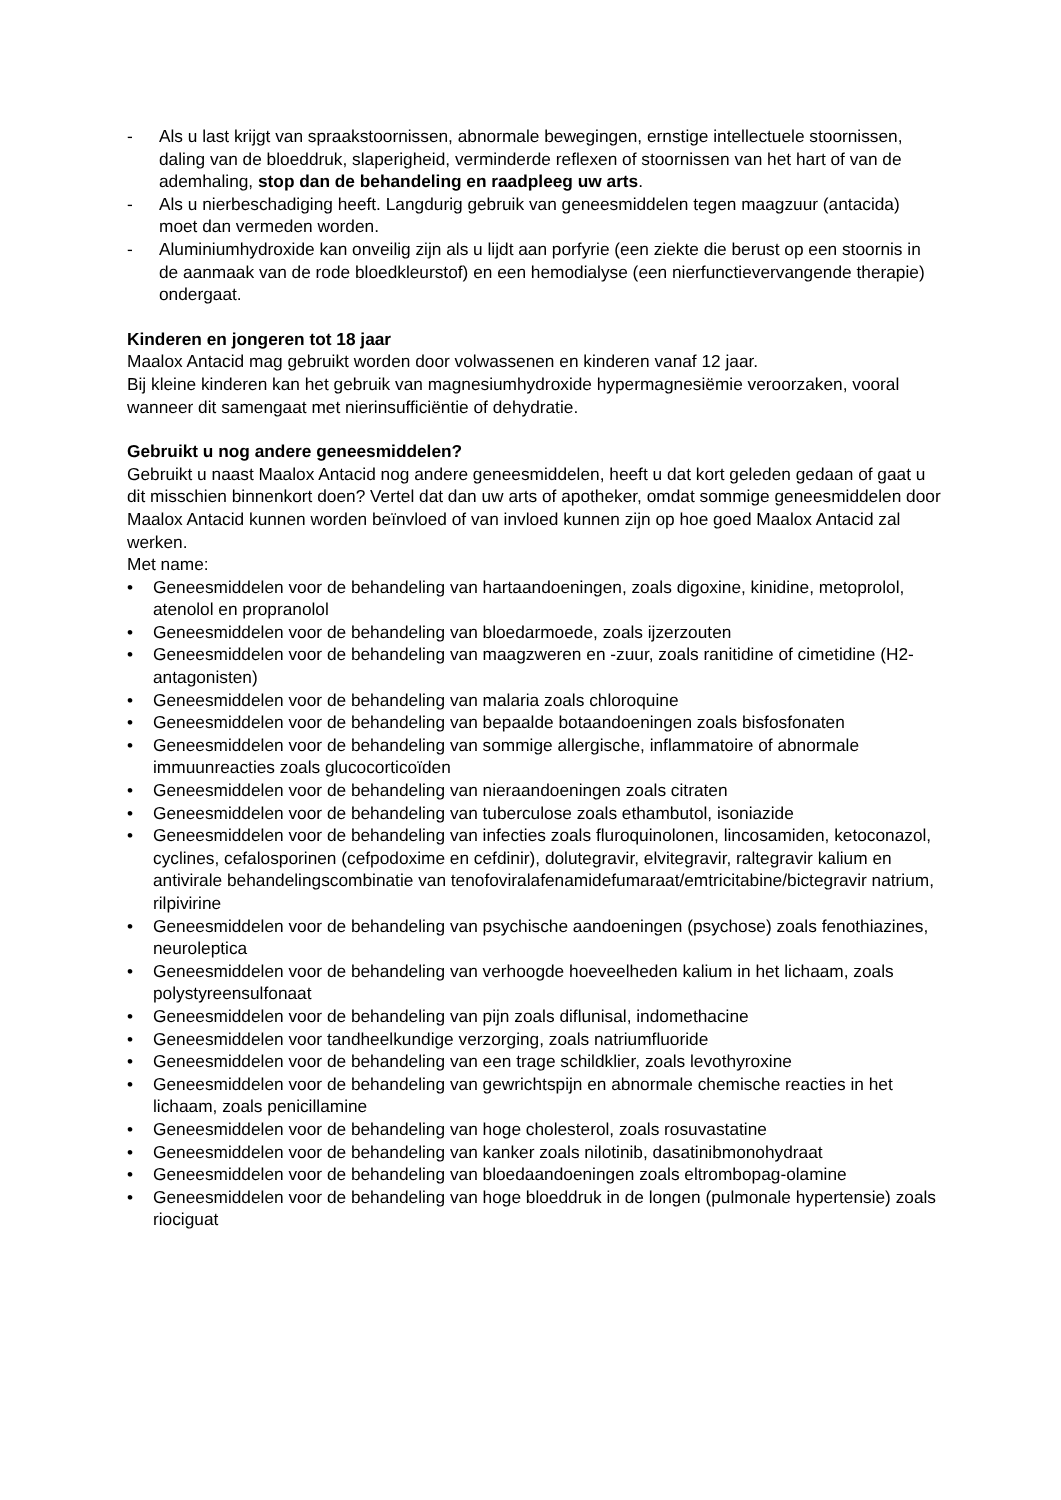- Als u last krijgt van spraakstoornissen, abnormale bewegingen, ernstige intellectuele stoornissen, daling van de bloeddruk, slaperigheid, verminderde reflexen of stoornissen van het hart of van de ademhaling, stop dan de behandeling en raadpleeg uw arts.
- Als u nierbeschadiging heeft. Langdurig gebruik van geneesmiddelen tegen maagzuur (antacida) moet dan vermeden worden.
- Aluminiumhydroxide kan onveilig zijn als u lijdt aan porfyrie (een ziekte die berust op een stoornis in de aanmaak van de rode bloedkleurstof) en een hemodialyse (een nierfunctievervangende therapie) ondergaat.
Kinderen en jongeren tot 18 jaar
Maalox Antacid mag gebruikt worden door volwassenen en kinderen vanaf 12 jaar.
Bij kleine kinderen kan het gebruik van magnesiumhydroxide hypermagnesiëmie veroorzaken, vooral wanneer dit samengaat met nierinsufficiëntie of dehydratie.
Gebruikt u nog andere geneesmiddelen?
Gebruikt u naast Maalox Antacid nog andere geneesmiddelen, heeft u dat kort geleden gedaan of gaat u dit misschien binnenkort doen? Vertel dat dan uw arts of apotheker, omdat sommige geneesmiddelen door Maalox Antacid kunnen worden beïnvloed of van invloed kunnen zijn op hoe goed Maalox Antacid zal werken.
Met name:
• Geneesmiddelen voor de behandeling van hartaandoeningen, zoals digoxine, kinidine, metoprolol, atenolol en propranolol
• Geneesmiddelen voor de behandeling van bloedarmoede, zoals ijzerzouten
• Geneesmiddelen voor de behandeling van maagzweren en -zuur, zoals ranitidine of cimetidine (H2-antagonisten)
• Geneesmiddelen voor de behandeling van malaria zoals chloroquine
• Geneesmiddelen voor de behandeling van bepaalde botaandoeningen zoals bisfosfonaten
• Geneesmiddelen voor de behandeling van sommige allergische, inflammatoire of abnormale immuunreacties zoals glucocorticoïden
• Geneesmiddelen voor de behandeling van nieraandoeningen zoals citraten
• Geneesmiddelen voor de behandeling van tuberculose zoals ethambutol, isoniazide
• Geneesmiddelen voor de behandeling van infecties zoals fluroquinolonen, lincosamiden, ketoconazol, cyclines, cefalosporinen (cefpodoxime en cefdinir), dolutegravir, elvitegravir, raltegravir kalium en antivirale behandelingscombinatie van tenofoviralafenamidefumaraat/emtricitabine/bictegravir natrium, rilpivirine
• Geneesmiddelen voor de behandeling van psychische aandoeningen (psychose) zoals fenothiazines, neuroleptica
• Geneesmiddelen voor de behandeling van verhoogde hoeveelheden kalium in het lichaam, zoals polystyreensulfonaat
• Geneesmiddelen voor de behandeling van pijn zoals diflunisal, indomethacine
• Geneesmiddelen voor tandheelkundige verzorging, zoals natriumfluoride
• Geneesmiddelen voor de behandeling van een trage schildklier, zoals levothyroxine
• Geneesmiddelen voor de behandeling van gewrichtspijn en abnormale chemische reacties in het lichaam, zoals penicillamine
• Geneesmiddelen voor de behandeling van hoge cholesterol, zoals rosuvastatine
• Geneesmiddelen voor de behandeling van kanker zoals nilotinib, dasatinibmonohydraat
• Geneesmiddelen voor de behandeling van bloedaandoeningen zoals eltrombopag-olamine
• Geneesmiddelen voor de behandeling van hoge bloeddruk in de longen (pulmonale hypertensie) zoals riociguat